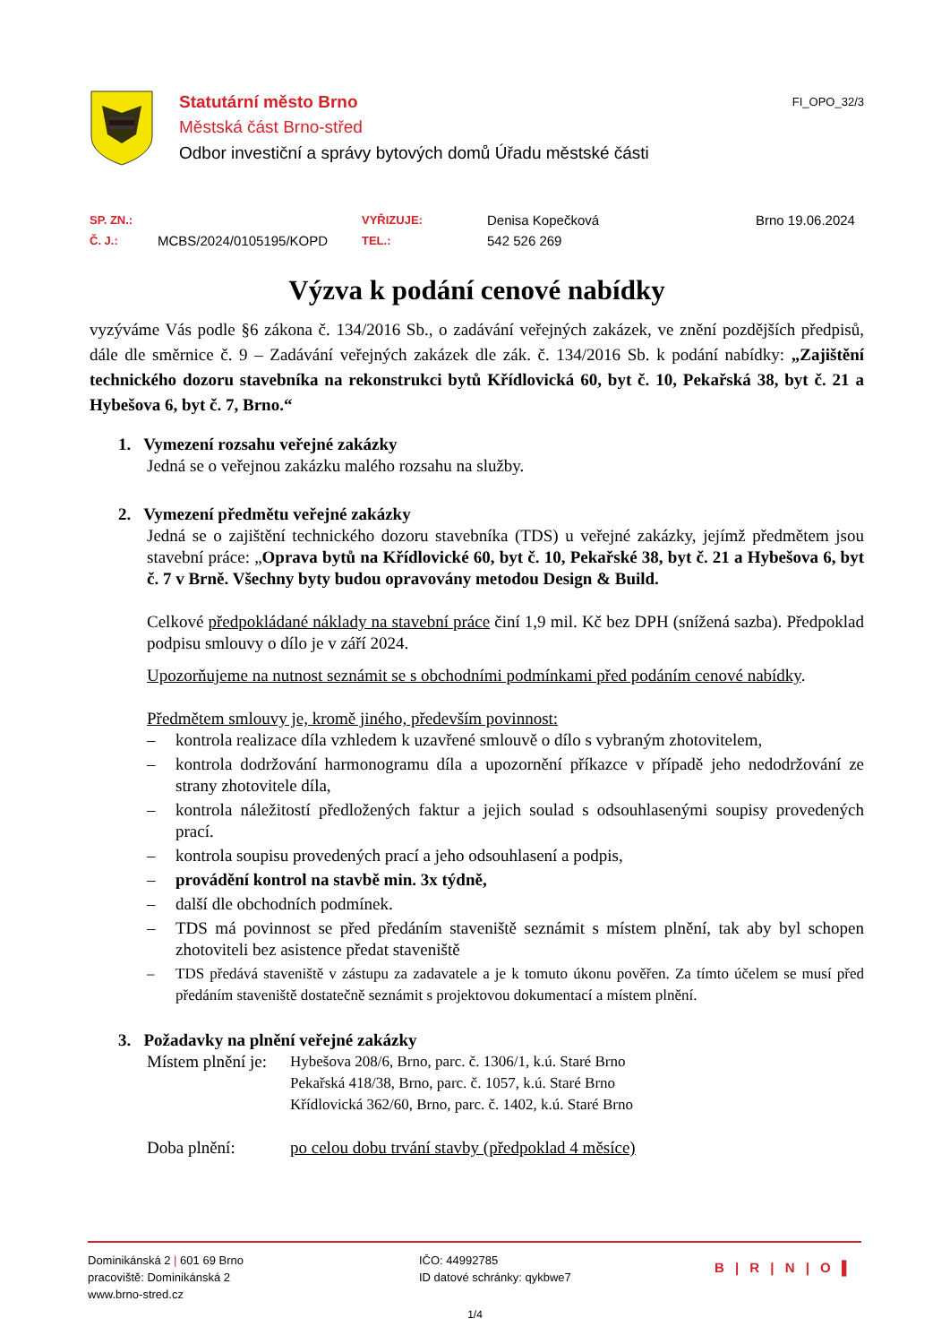Statutární město Brno
Městská část Brno-střed
Odbor investiční a správy bytových domů Úřadu městské části
FI_OPO_32/3
SP. ZN.:
VYŘIZUJE:
Denisa Kopečková
Brno 19.06.2024
Č. J.:
MCBS/2024/0105195/KOPD
TEL.:
542 526 269
Výzva k podání cenové nabídky
vyzýváme Vás podle §6 zákona č. 134/2016 Sb., o zadávání veřejných zakázek, ve znění pozdějších předpisů, dále dle směrnice č. 9 – Zadávání veřejných zakázek dle zák. č. 134/2016 Sb. k podání nabídky: „Zajištění technického dozoru stavebníka na rekonstrukci bytů Křídlovická 60, byt č. 10, Pekařská 38, byt č. 21 a Hybešova 6, byt č. 7, Brno.“
1. Vymezení rozsahu veřejné zakázky
Jedná se o veřejnou zakázku malého rozsahu na služby.
2. Vymezení předmětu veřejné zakázky
Jedná se o zajištění technického dozoru stavebníka (TDS) u veřejné zakázky, jejímž předmětem jsou stavební práce: „Oprava bytů na Křídlovické 60, byt č. 10, Pekařské 38, byt č. 21 a Hybešova 6, byt č. 7 v Brně. Všechny byty budou opravovány metodou Design & Build.
Celkové předpokládané náklady na stavební práce činí 1,9 mil. Kč bez DPH (snížená sazba). Předpoklad podpisu smlouvy o dílo je v září 2024.
Upozorňujeme na nutnost seznámit se s obchodními podmínkami před podáním cenové nabídky.
Předmětem smlouvy je, kromě jiného, především povinnost:
– kontrola realizace díla vzhledem k uzavřené smlouvě o dílo s vybraným zhotovitelem,
– kontrola dodržování harmonogramu díla a upozornění příkazce v případě jeho nedodržování ze strany zhotovitele díla,
– kontrola náležitostí předložených faktur a jejich soulad s odsouhlasenými soupisy provedených prací.
– kontrola soupisu provedených prací a jeho odsouhlasení a podpis,
– provádění kontrol na stavbě min. 3x týdně,
– další dle obchodních podmínek.
– TDS má povinnost se před předáním staveniště seznámit s místem plnění, tak aby byl schopen zhotoviteli bez asistence předat staveniště
– TDS předává staveniště v zástupu za zadavatele a je k tomuto úkonu pověřen. Za tímto účelem se musí před předáním staveniště dostatečně seznámit s projektovou dokumentací a místem plnění.
3. Požadavky na plnění veřejné zakázky
Místem plnění je:
Hybešova 208/6, Brno, parc. č. 1306/1, k.ú. Staré Brno
Pekařská 418/38, Brno, parc. č. 1057, k.ú. Staré Brno
Křídlovická 362/60, Brno, parc. č. 1402, k.ú. Staré Brno
Doba plnění: po celou dobu trvání stavby (předpoklad 4 měsíce)
Dominikánská 2 | 601 69 Brno
pracoviště: Dominikánská 2
www.brno-stred.cz
IČO: 44992785
ID datové schránky: qykbwe7
B | R | N | O ▌
1/4